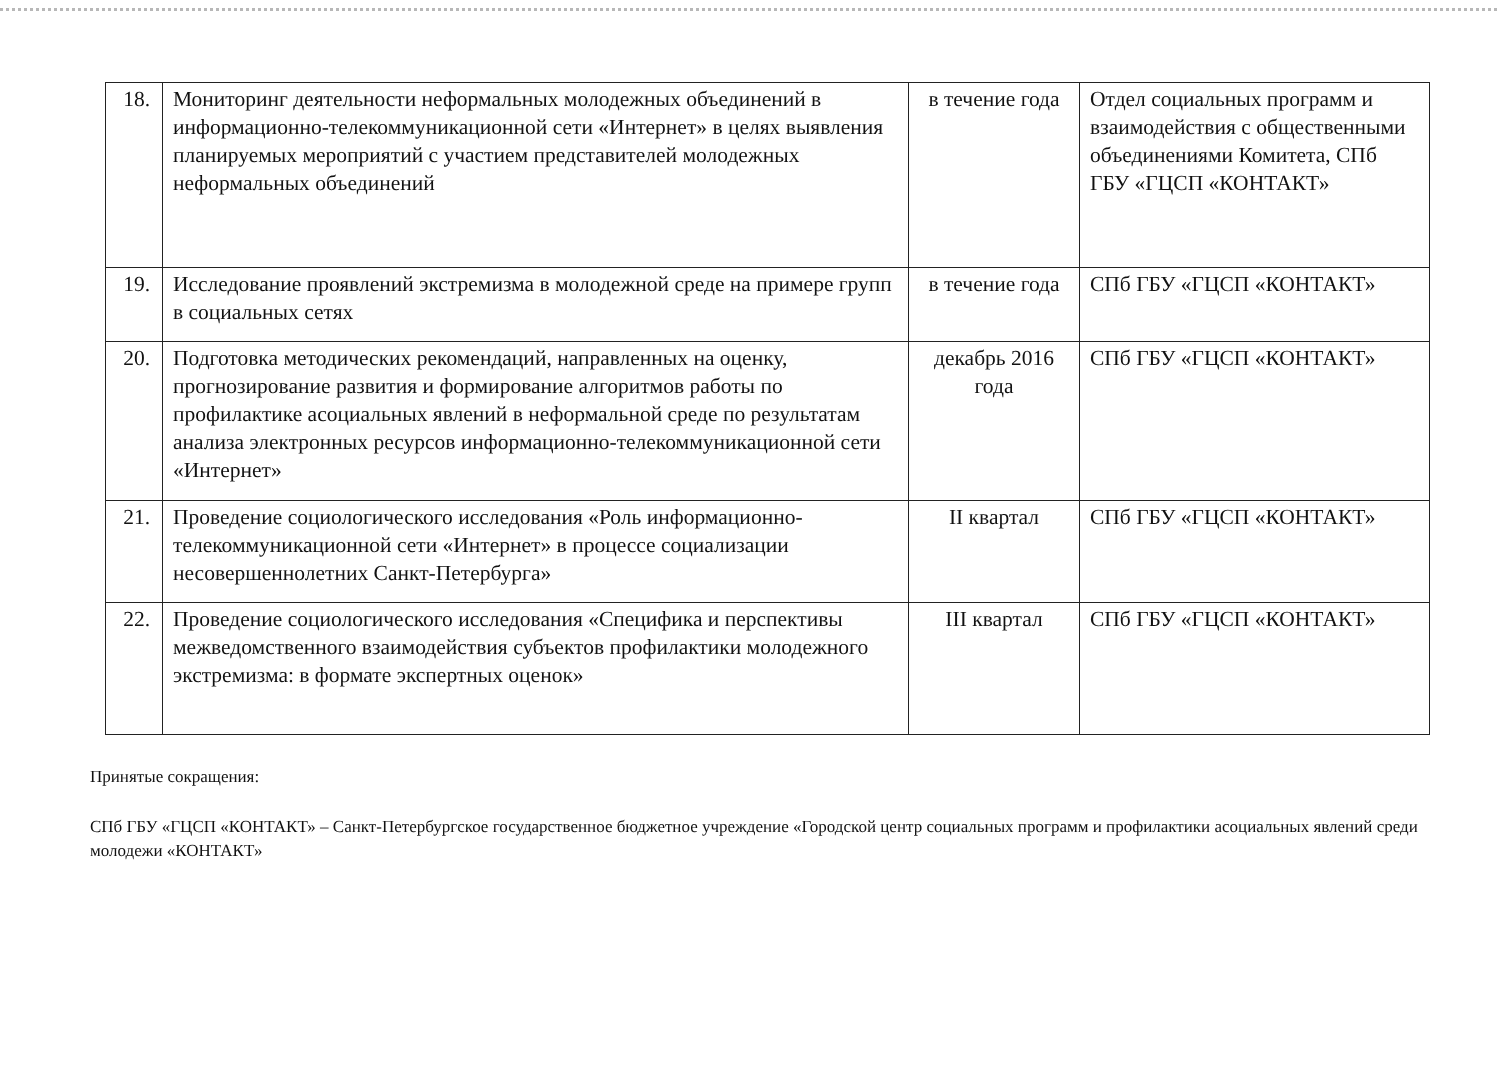| 18. | Мониторинг деятельности неформальных молодежных объединений в информационно-телекоммуникационной сети «Интернет» в целях выявления планируемых мероприятий с участием представителей молодежных неформальных объединений | в течение года | Отдел социальных программ и взаимодействия с общественными объединениями Комитета, СПб ГБУ «ГЦСП «КОНТАКТ» |
| 19. | Исследование проявлений экстремизма в молодежной среде на примере групп в социальных сетях | в течение года | СПб ГБУ «ГЦСП «КОНТАКТ» |
| 20. | Подготовка методических рекомендаций, направленных на оценку, прогнозирование развития и формирование алгоритмов работы по профилактике асоциальных явлений в неформальной среде по результатам анализа электронных ресурсов информационно-телекоммуникационной сети «Интернет» | декабрь 2016 года | СПб ГБУ «ГЦСП «КОНТАКТ» |
| 21. | Проведение социологического исследования «Роль информационно-телекоммуникационной сети «Интернет» в процессе социализации несовершеннолетних Санкт-Петербурга» | II квартал | СПб ГБУ «ГЦСП «КОНТАКТ» |
| 22. | Проведение социологического исследования «Специфика и перспективы межведомственного взаимодействия субъектов профилактики молодежного экстремизма: в формате экспертных оценок» | III квартал | СПб ГБУ «ГЦСП «КОНТАКТ» |
Принятые сокращения:
СПб ГБУ «ГЦСП «КОНТАКТ» – Санкт-Петербургское государственное бюджетное учреждение «Городской центр социальных программ и профилактики асоциальных явлений среди молодежи «КОНТАКТ»